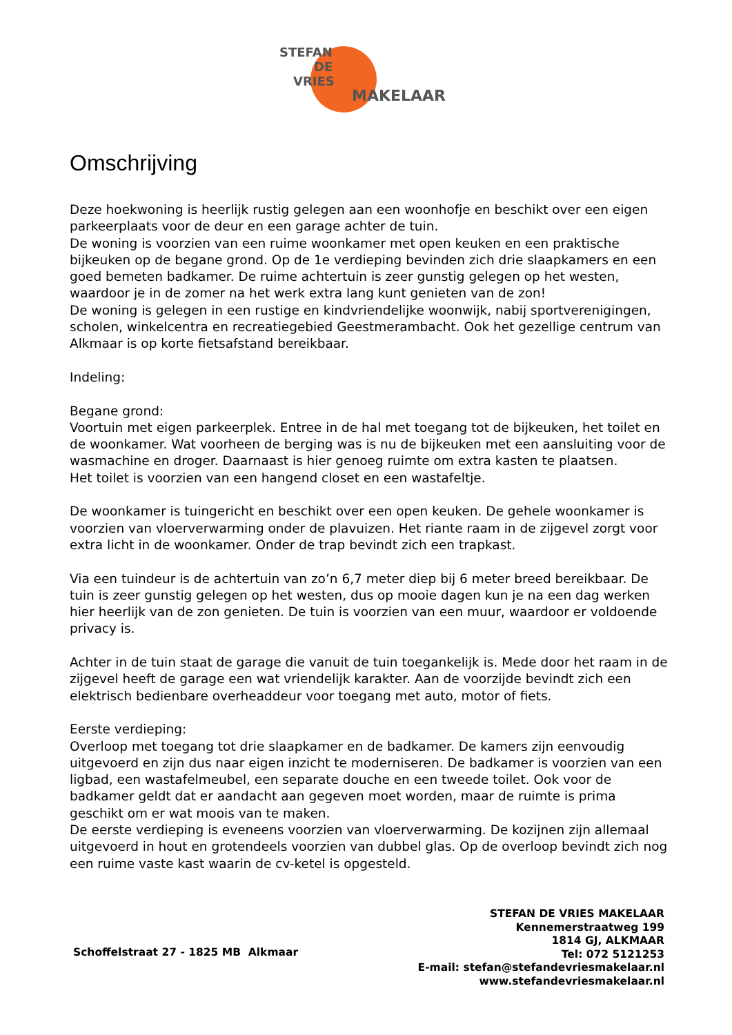STEFAN
DE
VRIES
MAKELAAR
Omschrijving
Deze hoekwoning is heerlijk rustig gelegen aan een woonhofje en beschikt over een eigen parkeerplaats voor de deur en een garage achter de tuin.
De woning is voorzien van een ruime woonkamer met open keuken en een praktische bijkeuken op de begane grond. Op de 1e verdieping bevinden zich drie slaapkamers en een goed bemeten badkamer. De ruime achtertuin is zeer gunstig gelegen op het westen, waardoor je in de zomer na het werk extra lang kunt genieten van de zon!
De woning is gelegen in een rustige en kindvriendelijke woonwijk, nabij sportverenigingen, scholen, winkelcentra en recreatiegebied Geestmerambacht. Ook het gezellige centrum van Alkmaar is op korte fietsafstand bereikbaar.
Indeling:
Begane grond:
Voortuin met eigen parkeerplek. Entree in de hal met toegang tot de bijkeuken, het toilet en de woonkamer. Wat voorheen de berging was is nu de bijkeuken met een aansluiting voor de wasmachine en droger. Daarnaast is hier genoeg ruimte om extra kasten te plaatsen.
Het toilet is voorzien van een hangend closet en een wastafeltje.
De woonkamer is tuingericht en beschikt over een open keuken. De gehele woonkamer is voorzien van vloerverwarming onder de plavuizen. Het riante raam in de zijgevel zorgt voor extra licht in de woonkamer. Onder de trap bevindt zich een trapkast.
Via een tuindeur is de achtertuin van zo’n 6,7 meter diep bij 6 meter breed bereikbaar. De tuin is zeer gunstig gelegen op het westen, dus op mooie dagen kun je na een dag werken hier heerlijk van de zon genieten. De tuin is voorzien van een muur, waardoor er voldoende privacy is.
Achter in de tuin staat de garage die vanuit de tuin toegankelijk is. Mede door het raam in de zijgevel heeft de garage een wat vriendelijk karakter. Aan de voorzijde bevindt zich een elektrisch bedienbare overheaddeur voor toegang met auto, motor of fiets.
Eerste verdieping:
Overloop met toegang tot drie slaapkamer en de badkamer. De kamers zijn eenvoudig uitgevoerd en zijn dus naar eigen inzicht te moderniseren. De badkamer is voorzien van een ligbad, een wastafelmeubel, een separate douche en een tweede toilet. Ook voor de badkamer geldt dat er aandacht aan gegeven moet worden, maar de ruimte is prima geschikt om er wat moois van te maken.
De eerste verdieping is eveneens voorzien van vloerverwarming. De kozijnen zijn allemaal uitgevoerd in hout en grotendeels voorzien van dubbel glas. Op de overloop bevindt zich nog een ruime vaste kast waarin de cv-ketel is opgesteld.
Schoffelstraat 27 - 1825 MB Alkmaar
STEFAN DE VRIES MAKELAAR
Kennemerstraatweg 199
1814 GJ, ALKMAAR
Tel: 072 5121253
E-mail: stefan@stefandevriesmakelaar.nl
www.stefandevriesmakelaar.nl